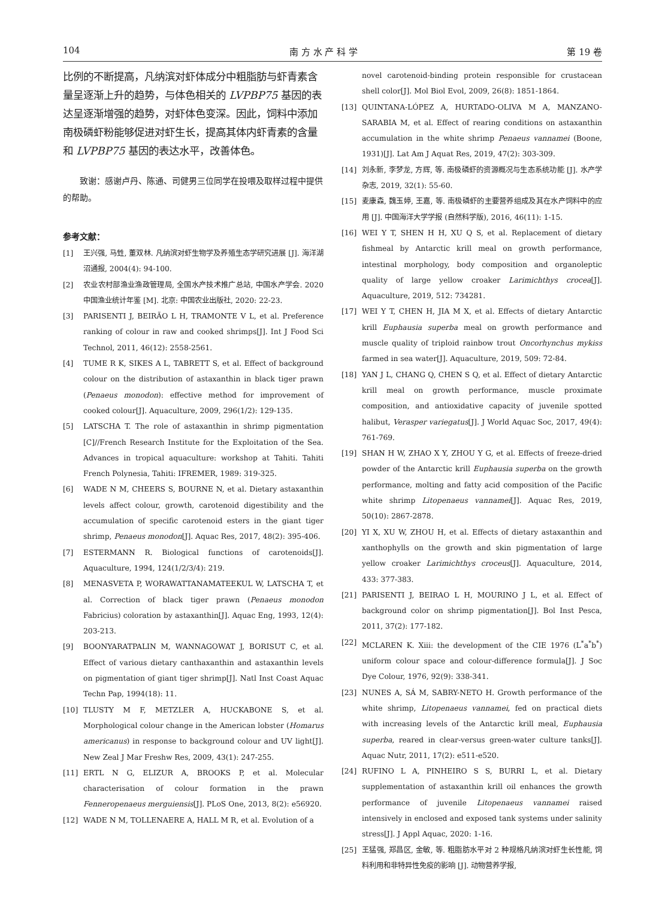104 南 方 水 产 科 学 第 19 卷
比例的不断提高，凡纳滨对虾体成分中粗脂肪与虾青素含量呈逐渐上升的趋势，与体色相关的 LVPBP75 基因的表达呈逐渐增强的趋势，对虾体色变深。因此，饲料中添加南极磷虾粉能够促进对虾生长，提高其体内虾青素的含量和 LVPBP75 基因的表达水平，改善体色。
致谢：感谢卢丹、陈通、司健男三位同学在投喂及取样过程中提供的帮助。
参考文献：
[1] 王兴强, 马甡, 董双林. 凡纳滨对虾生物学及养殖生态学研究进展 [J]. 海洋湖沼通报, 2004(4): 94-100.
[2] 农业农村部渔业渔政管理局, 全国水产技术推广总站, 中国水产学会. 2020 中国渔业统计年鉴 [M]. 北京: 中国农业出版社, 2020: 22-23.
[3] PARISENTI J, BEIRÃO L H, TRAMONTE V L, et al. Preference ranking of colour in raw and cooked shrimps[J]. Int J Food Sci Technol, 2011, 46(12): 2558-2561.
[4] TUME R K, SIKES A L, TABRETT S, et al. Effect of background colour on the distribution of astaxanthin in black tiger prawn (Penaeus monodon): effective method for improvement of cooked colour[J]. Aquaculture, 2009, 296(1/2): 129-135.
[5] LATSCHA T. The role of astaxanthin in shrimp pigmentation [C]//French Research Institute for the Exploitation of the Sea. Advances in tropical aquaculture: workshop at Tahiti. Tahiti French Polynesia, Tahiti: IFREMER, 1989: 319-325.
[6] WADE N M, CHEERS S, BOURNE N, et al. Dietary astaxanthin levels affect colour, growth, carotenoid digestibility and the accumulation of specific carotenoid esters in the giant tiger shrimp, Penaeus monodon[J]. Aquac Res, 2017, 48(2): 395-406.
[7] ESTERMANN R. Biological functions of carotenoids[J]. Aquaculture, 1994, 124(1/2/3/4): 219.
[8] MENASVETA P, WORAWATTANAMATEEKUL W, LATSCHA T, et al. Correction of black tiger prawn (Penaeus monodon Fabricius) coloration by astaxanthin[J]. Aquac Eng, 1993, 12(4): 203-213.
[9] BOONYARATPALIN M, WANNAGOWAT J, BORISUT C, et al. Effect of various dietary canthaxanthin and astaxanthin levels on pigmentation of giant tiger shrimp[J]. Natl Inst Coast Aquac Techn Pap, 1994(18): 11.
[10] TLUSTY M F, METZLER A, HUCKABONE S, et al. Morphological colour change in the American lobster (Homarus americanus) in response to background colour and UV light[J]. New Zeal J Mar Freshw Res, 2009, 43(1): 247-255.
[11] ERTL N G, ELIZUR A, BROOKS P, et al. Molecular characterisation of colour formation in the prawn Fenneropenaeus merguiensis[J]. PLoS One, 2013, 8(2): e56920.
[12] WADE N M, TOLLENAERE A, HALL M R, et al. Evolution of a
novel carotenoid-binding protein responsible for crustacean shell color[J]. Mol Biol Evol, 2009, 26(8): 1851-1864.
[13] QUINTANA-LÓPEZ A, HURTADO-OLIVA M A, MANZANO-SARABIA M, et al. Effect of rearing conditions on astaxanthin accumulation in the white shrimp Penaeus vannamei (Boone, 1931)[J]. Lat Am J Aquat Res, 2019, 47(2): 303-309.
[14] 刘永新, 李梦龙, 方辉, 等. 南极磷虾的资源概况与生态系统功能 [J]. 水产学杂志, 2019, 32(1): 55-60.
[15] 麦康森, 魏玉婷, 王嘉, 等. 南极磷虾的主要营养组成及其在水产饲料中的应用 [J]. 中国海洋大学学报 (自然科学版), 2016, 46(11): 1-15.
[16] WEI Y T, SHEN H H, XU Q S, et al. Replacement of dietary fishmeal by Antarctic krill meal on growth performance, intestinal morphology, body composition and organoleptic quality of large yellow croaker Larimichthys crocea[J]. Aquaculture, 2019, 512: 734281.
[17] WEI Y T, CHEN H, JIA M X, et al. Effects of dietary Antarctic krill Euphausia superba meal on growth performance and muscle quality of triploid rainbow trout Oncorhynchus mykiss farmed in sea water[J]. Aquaculture, 2019, 509: 72-84.
[18] YAN J L, CHANG Q, CHEN S Q, et al. Effect of dietary Antarctic krill meal on growth performance, muscle proximate composition, and antioxidative capacity of juvenile spotted halibut, Verasper variegatus[J]. J World Aquac Soc, 2017, 49(4): 761-769.
[19] SHAN H W, ZHAO X Y, ZHOU Y G, et al. Effects of freeze-dried powder of the Antarctic krill Euphausia superba on the growth performance, molting and fatty acid composition of the Pacific white shrimp Litopenaeus vannamei[J]. Aquac Res, 2019, 50(10): 2867-2878.
[20] YI X, XU W, ZHOU H, et al. Effects of dietary astaxanthin and xanthophylls on the growth and skin pigmentation of large yellow croaker Larimichthys croceus[J]. Aquaculture, 2014, 433: 377-383.
[21] PARISENTI J, BEIRAO L H, MOURINO J L, et al. Effect of background color on shrimp pigmentation[J]. Bol Inst Pesca, 2011, 37(2): 177-182.
[22] MCLAREN K. Xiii: the development of the CIE 1976 (L<sup>*</sup>a<sup>*</sup>b<sup>*</sup>) uniform colour space and colour-difference formula[J]. J Soc Dye Colour, 1976, 92(9): 338-341.
[23] NUNES A, SÁ M, SABRY-NETO H. Growth performance of the white shrimp, Litopenaeus vannamei, fed on practical diets with increasing levels of the Antarctic krill meal, Euphausia superba, reared in clear-versus green-water culture tanks[J]. Aquac Nutr, 2011, 17(2): e511-e520.
[24] RUFINO L A, PINHEIRO S S, BURRI L, et al. Dietary supplementation of astaxanthin krill oil enhances the growth performance of juvenile Litopenaeus vannamei raised intensively in enclosed and exposed tank systems under salinity stress[J]. J Appl Aquac, 2020: 1-16.
[25] 王猛强, 郑昌区, 金敏, 等. 粗脂肪水平对 2 种规格凡纳滨对虾生长性能, 饲料利用和非特异性免疫的影响 [J]. 动物营养学报,